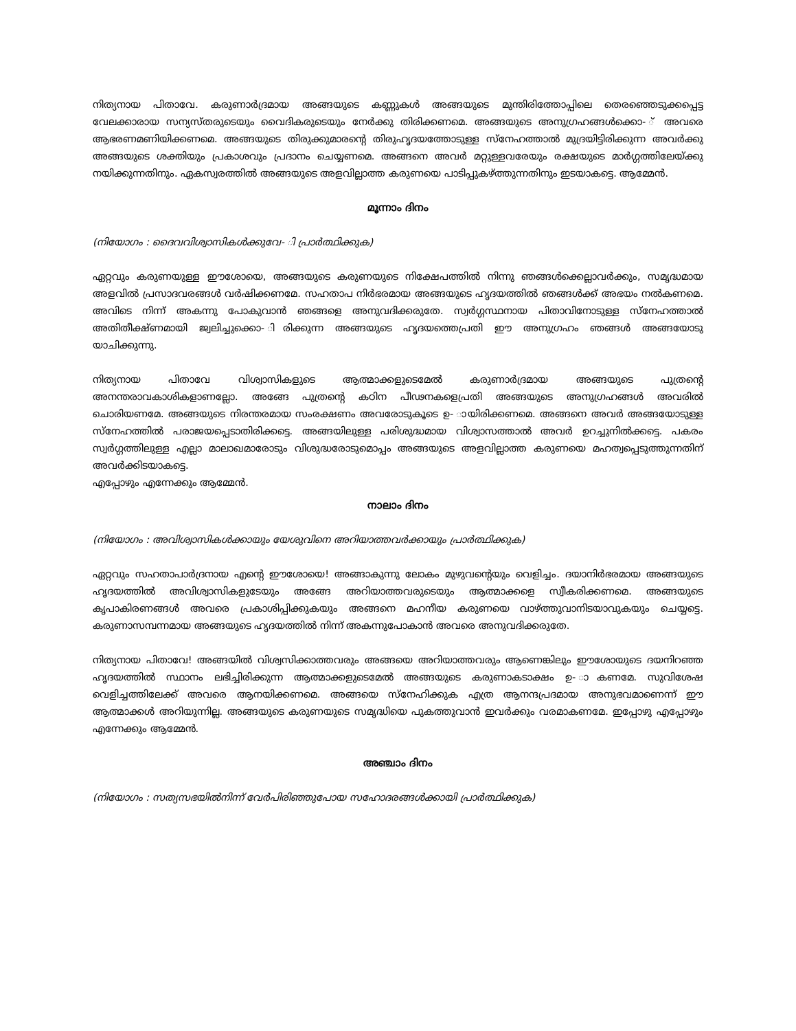നിത്യനായ പിതാവേ. കരുണാർദ്രമായ അങ്ങയുടെ കണ്ണുകൾ അങ്ങയുടെ മുന്തിരിത്തോപ്പിലെ തെരഞ്ഞെടുക്കപ്പെട്ട വേലക്കാരായ സന്യസ്തരുടെയും വൈദികരുടെയും നേർക്കു തിരിക്കണമെ. അങ്ങയുടെ അനുഗ്രഹങ്ങൾക്കൊ- ് അവരെ ആഭരണമണിയിക്കണമെ. അങ്ങയുടെ തിരുക്കുമാരന്റെ തിരുഹൃദയത്തോടുള്ള സ്നേഹത്താൽ മുദ്രയിട്ടിരിക്കുന്ന അവർക്കു അങ്ങയുടെ ശക്തിയും പ്രകാശവും പ്രദാനം ചെയ്യണമെ. അങ്ങനെ അവർ മറ്റുള്ളവരേയും രക്ഷയുടെ മാർഗ്ഗത്തിലേയ്ക്കു നയിക്കുന്നതിനും. ഏകസ്വരത്തിൽ അങ്ങയുടെ അളവില്ലാത്ത കരുണയെ പാടിപ്പുകഴ്ത്തുന്നതിനും ഇടയാകട്ടെ. ആമ്മേൻ.
മൂന്നാം ദിനം
(നിയോഗം : ദൈവവിശ്വാസികൾക്കുവേ- ി പ്രാർത്ഥിക്കുക)
ഏറ്റവും കരുണയുള്ള ഈശോയെ, അങ്ങയുടെ കരുണയുടെ നിക്ഷേപത്തിൽ നിന്നു ഞങ്ങൾക്കെല്ലാവർക്കും, സമൃദ്ധമായ അളവിൽ പ്രസാദവരങ്ങൾ വർഷിക്കണമേ. സഹതാപ നിർഭരമായ അങ്ങയുടെ ഹൃദയത്തിൽ ഞങ്ങൾക്ക് അഭയം നൽകണമെ. അവിടെ നിന്ന് അകന്നു പോകുവാൻ ഞങ്ങളെ അനുവദിക്കരുതേ. സ്വർഗ്ഗസ്ഥനായ പിതാവിനോടുള്ള സ്നേഹത്താൽ അതിതീക്ഷ്ണമായി ജ്വലിച്ചുക്കൊ- ിരിക്കുന്ന അങ്ങയുടെ ഹൃദയത്തെപ്രതി ഈ അനുഗ്രഹം ഞങ്ങൾ അങ്ങയോടു യാചിക്കുന്നു.
നിത്യനായ പിതാവേ വിശ്വാസികളുടെ ആത്മാക്കളുടെമേൽ കരുണാർദ്രമായ അങ്ങയുടെ പുത്രന്റെ അനന്തരാവകാശികളാണല്ലോ. അങ്ങേ പുത്രന്റെ കഠിന പീഢനകളെപ്രതി അങ്ങയുടെ അനുഗ്രഹങ്ങൾ അവരിൽ ചൊരിയണമേ. അങ്ങയുടെ നിരന്തരമായ സംരക്ഷണം അവരോടുകൂടെ ഉ- ായിരിക്കണമെ. അങ്ങനെ അവർ അങ്ങയോടുള്ള സ്നേഹത്തിൽ പരാജയപ്പെടാതിരിക്കട്ടെ. അങ്ങയിലുള്ള പരിശുദ്ധമായ വിശ്വാസത്താൽ അവർ ഉറച്ചുനിൽക്കട്ടെ. പകരം സ്വർഗ്ഗത്തിലുള്ള എല്ലാ മാലാഖമാരോടും വിശുദ്ധരോടുമൊപ്പം അങ്ങയുടെ അളവില്ലാത്ത കരുണയെ മഹത്വപ്പെടുത്തുന്നതിന് അവർക്കിടയാകട്ടെ.
എപ്പോഴും എന്നേക്കും ആമ്മേൻ.
നാലാം ദിനം
(നിയോഗം : അവിശ്വാസികൾക്കായും യേശുവിനെ അറിയാത്തവർക്കായും പ്രാർത്ഥിക്കുക)
ഏറ്റവും സഹതാപാർദ്രനായ എന്റെ ഈശോയെ! അങ്ങാകുന്നു ലോകം മുഴുവന്റെയും വെളിച്ചം. ദയാനിർഭരമായ അങ്ങയുടെ ഹൃദയത്തിൽ അവിശ്വാസികളുടേയും അങ്ങേ അറിയാത്തവരുടെയും ആത്മാക്കളെ സ്വീകരിക്കണമെ. അങ്ങയുടെ കൃപാകിരണങ്ങൾ അവരെ പ്രകാശിപ്പിക്കുകയും അങ്ങനെ മഹനീയ കരുണയെ വാഴ്ത്തുവാനിടയാവുകയും ചെയ്യട്ടെ. കരുണാസമ്പന്നമായ അങ്ങയുടെ ഹൃദയത്തിൽ നിന്ന് അകന്നുപോകാൻ അവരെ അനുവദിക്കരുതേ.
നിത്യനായ പിതാവേ! അങ്ങയിൽ വിശ്വസിക്കാത്തവരും അങ്ങയെ അറിയാത്തവരും ആണെങ്കിലും ഈശോയുടെ ദയനിറഞ്ഞ ഹൃദയത്തിൽ സ്ഥാനം ലഭിച്ചിരിക്കുന്ന ആത്മാക്കളുടെമേൽ അങ്ങയുടെ കരുണാകടാക്ഷം ഉ- ാകണമേ. സുവിശേഷ വെളിച്ചത്തിലേക്ക് അവരെ ആനയിക്കണമെ. അങ്ങയെ സ്നേഹിക്കുക എത്ര ആനന്ദപ്രദമായ അനുഭവമാണെന്ന് ഈ ആത്മാക്കൾ അറിയുന്നില്ല. അങ്ങയുടെ കരുണയുടെ സമൃദ്ധിയെ പുകത്തുവാൻ ഇവർക്കും വരമാകണമേ. ഇപ്പോഴു എപ്പോഴും എന്നേക്കും ആമ്മേൻ.
അഞ്ചാം ദിനം
(നിയോഗം : സത്യസഭയിൽനിന്ന് വേർപിരിഞ്ഞുപോയ സഹോദരങ്ങൾക്കായി പ്രാർത്ഥിക്കുക)